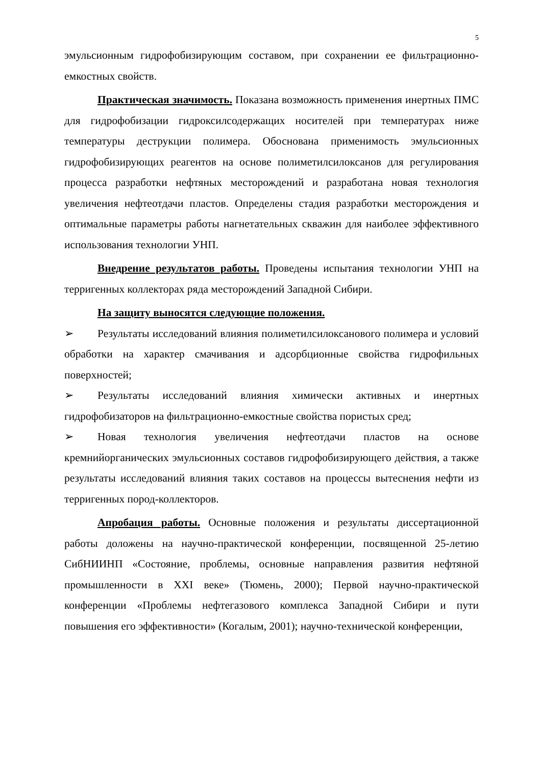5
эмульсионным гидрофобизирующим составом, при сохранении ее фильтрационно-емкостных свойств.
Практическая значимость. Показана возможность применения инертных ПМС для гидрофобизации гидроксилсодержащих носителей при температурах ниже температуры деструкции полимера. Обоснована применимость эмульсионных гидрофобизирующих реагентов на основе полиметилсилоксанов для регулирования процесса разработки нефтяных месторождений и разработана новая технология увеличения нефтеотдачи пластов. Определены стадия разработки месторождения и оптимальные параметры работы нагнетательных скважин для наиболее эффективного использования технологии УНП.
Внедрение результатов работы. Проведены испытания технологии УНП на терригенных коллекторах ряда месторождений Западной Сибири.
На защиту выносятся следующие положения.
➢ Результаты исследований влияния полиметилсилоксанового полимера и условий обработки на характер смачивания и адсорбционные свойства гидрофильных поверхностей;
➢ Результаты исследований влияния химически активных и инертных гидрофобизаторов на фильтрационно-емкостные свойства пористых сред;
➢ Новая технология увеличения нефтеотдачи пластов на основе кремнийорганических эмульсионных составов гидрофобизирующего действия, а также результаты исследований влияния таких составов на процессы вытеснения нефти из терригенных пород-коллекторов.
Апробация работы. Основные положения и результаты диссертационной работы доложены на научно-практической конференции, посвященной 25-летию СибНИИНП «Состояние, проблемы, основные направления развития нефтяной промышленности в XXI веке» (Тюмень, 2000); Первой научно-практической конференции «Проблемы нефтегазового комплекса Западной Сибири и пути повышения его эффективности» (Когалым, 2001); научно-технической конференции,